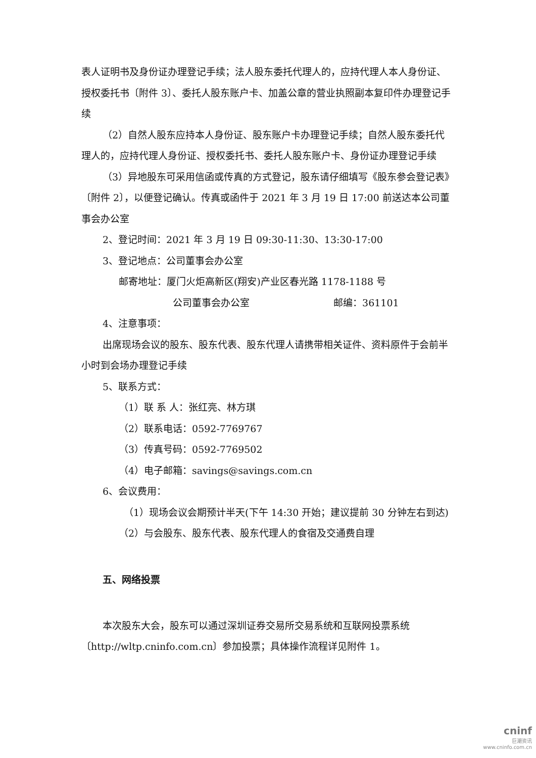表人证明书及身份证办理登记手续；法人股东委托代理人的，应持代理人本人身份证、授权委托书〔附件 3〕、委托人股东账户卡、加盖公章的营业执照副本复印件办理登记手续
（2）自然人股东应持本人身份证、股东账户卡办理登记手续；自然人股东委托代理人的，应持代理人身份证、授权委托书、委托人股东账户卡、身份证办理登记手续
（3）异地股东可采用信函或传真的方式登记，股东请仔细填写《股东参会登记表》〔附件 2〕，以便登记确认。传真或函件于 2021 年 3 月 19 日 17:00 前送达本公司董事会办公室
2、登记时间：2021 年 3 月 19 日 09:30-11:30、13:30-17:00
3、登记地点：公司董事会办公室
邮寄地址：厦门火炬高新区(翔安)产业区春光路 1178-1188 号
公司董事会办公室 邮编：361101
4、注意事项：
出席现场会议的股东、股东代表、股东代理人请携带相关证件、资料原件于会前半小时到会场办理登记手续
5、联系方式：
（1）联 系 人：张红亮、林方琪
（2）联系电话：0592-7769767
（3）传真号码：0592-7769502
（4）电子邮箱：savings@savings.com.cn
6、会议费用：
（1）现场会议会期预计半天(下午 14:30 开始；建议提前 30 分钟左右到达)
（2）与会股东、股东代表、股东代理人的食宿及交通费自理
五、网络投票
本次股东大会，股东可以通过深圳证券交易所交易系统和互联网投票系统〔http://wltp.cninfo.com.cn〕参加投票；具体操作流程详见附件 1。
cninf
巨潮资讯
www.cninfo.com.cn